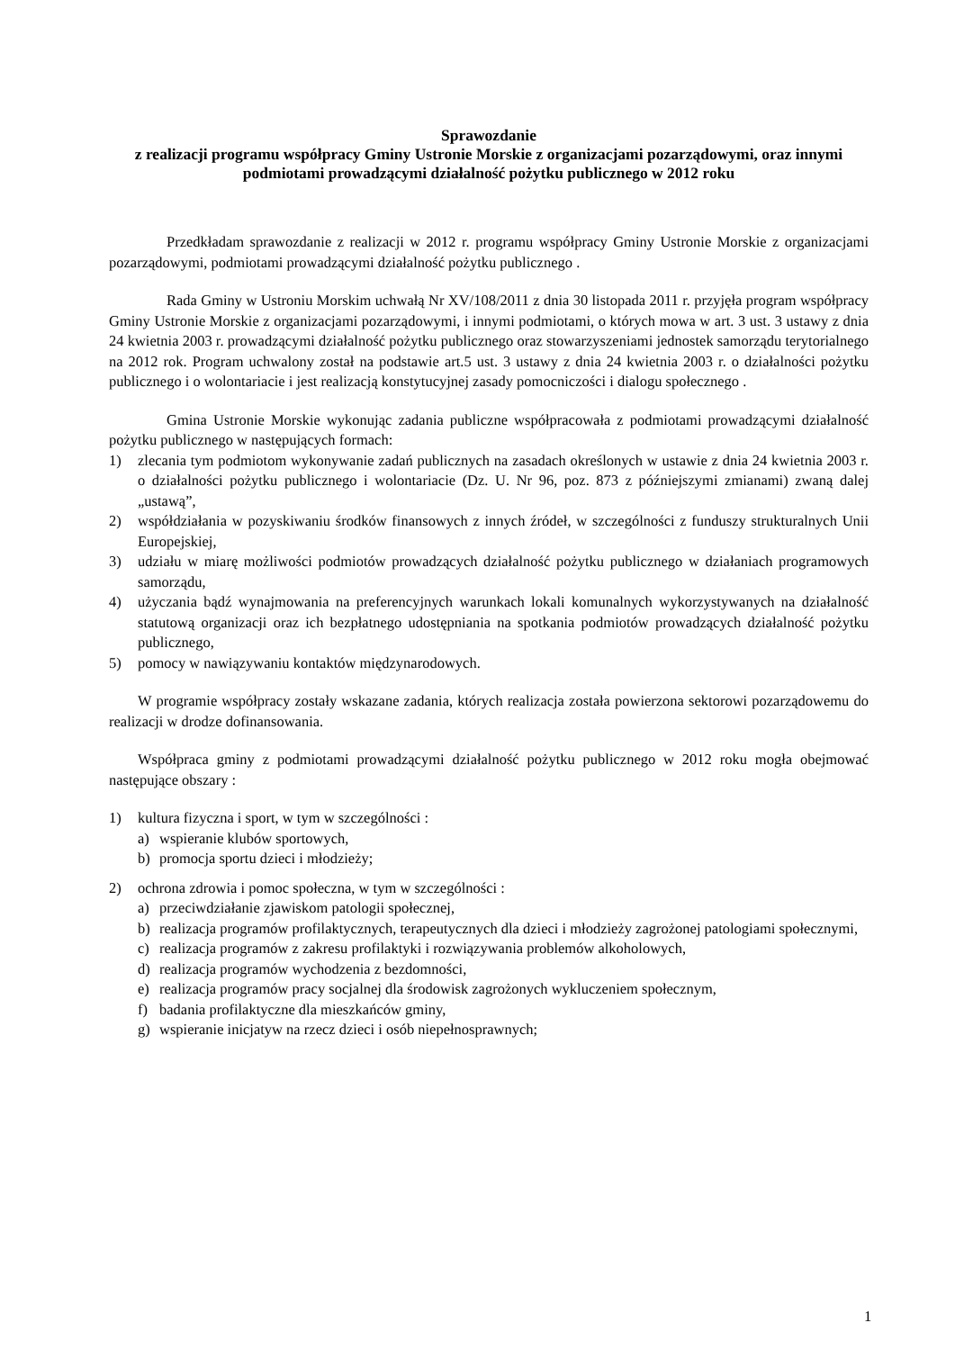Sprawozdanie
z realizacji programu współpracy Gminy Ustronie Morskie z organizacjami pozarządowymi, oraz innymi podmiotami prowadzącymi działalność pożytku publicznego w 2012 roku
Przedkładam sprawozdanie z realizacji w 2012 r. programu współpracy Gminy Ustronie Morskie z organizacjami pozarządowymi, podmiotami prowadzącymi działalność pożytku publicznego .
Rada Gminy w Ustroniu Morskim uchwałą Nr XV/108/2011 z dnia 30 listopada 2011 r. przyjęła program współpracy Gminy Ustronie Morskie z organizacjami pozarządowymi, i innymi podmiotami, o których mowa w art. 3 ust. 3 ustawy z dnia 24 kwietnia 2003 r. prowadzącymi działalność pożytku publicznego oraz stowarzyszeniami jednostek samorządu terytorialnego na 2012 rok. Program uchwalony został na podstawie art.5 ust. 3 ustawy z dnia 24 kwietnia 2003 r. o działalności pożytku publicznego i o wolontariacie i jest realizacją konstytucyjnej zasady pomocniczości i dialogu społecznego .
Gmina Ustronie Morskie wykonując zadania publiczne współpracowała z podmiotami prowadzącymi działalność pożytku publicznego w następujących formach:
1) zlecania tym podmiotom wykonywanie zadań publicznych na zasadach określonych w ustawie z dnia 24 kwietnia 2003 r. o działalności pożytku publicznego i wolontariacie (Dz. U. Nr 96, poz. 873 z późniejszymi zmianami) zwaną dalej „ustawą”,
2) współdziałania w pozyskiwaniu środków finansowych z innych źródeł, w szczególności z funduszy strukturalnych Unii Europejskiej,
3) udziału w miarę możliwości podmiotów prowadzących działalność pożytku publicznego w działaniach programowych samorządu,
4) użyczania bądź wynajmowania na preferencyjnych warunkach lokali komunalnych wykorzystywanych na działalność statutową organizacji oraz ich bezpłatnego udostępniania na spotkania podmiotów prowadzących działalność pożytku publicznego,
5) pomocy w nawiązywaniu kontaktów międzynarodowych.
W programie współpracy zostały wskazane zadania, których realizacja została powierzona sektorowi pozarządowemu do realizacji w drodze dofinansowania.
Współpraca gminy z podmiotami prowadzącymi działalność pożytku publicznego w 2012 roku mogła obejmować następujące obszary :
1) kultura fizyczna i sport, w tym w szczególności :
a) wspieranie klubów sportowych,
b) promocja sportu dzieci i młodzieży;
2) ochrona zdrowia i pomoc społeczna, w tym w szczególności :
a) przeciwdziałanie zjawiskom patologii społecznej,
b) realizacja programów profilaktycznych, terapeutycznych dla dzieci i młodzieży zagrożonej patologiami społecznymi,
c) realizacja programów z zakresu profilaktyki i rozwiązywania problemów alkoholowych,
d) realizacja programów wychodzenia z bezdomności,
e) realizacja programów pracy socjalnej dla środowisk zagrożonych wykluczeniem społecznym,
f) badania profilaktyczne dla mieszkańców gminy,
g) wspieranie inicjatyw na rzecz dzieci i osób niepełnosprawnych;
1